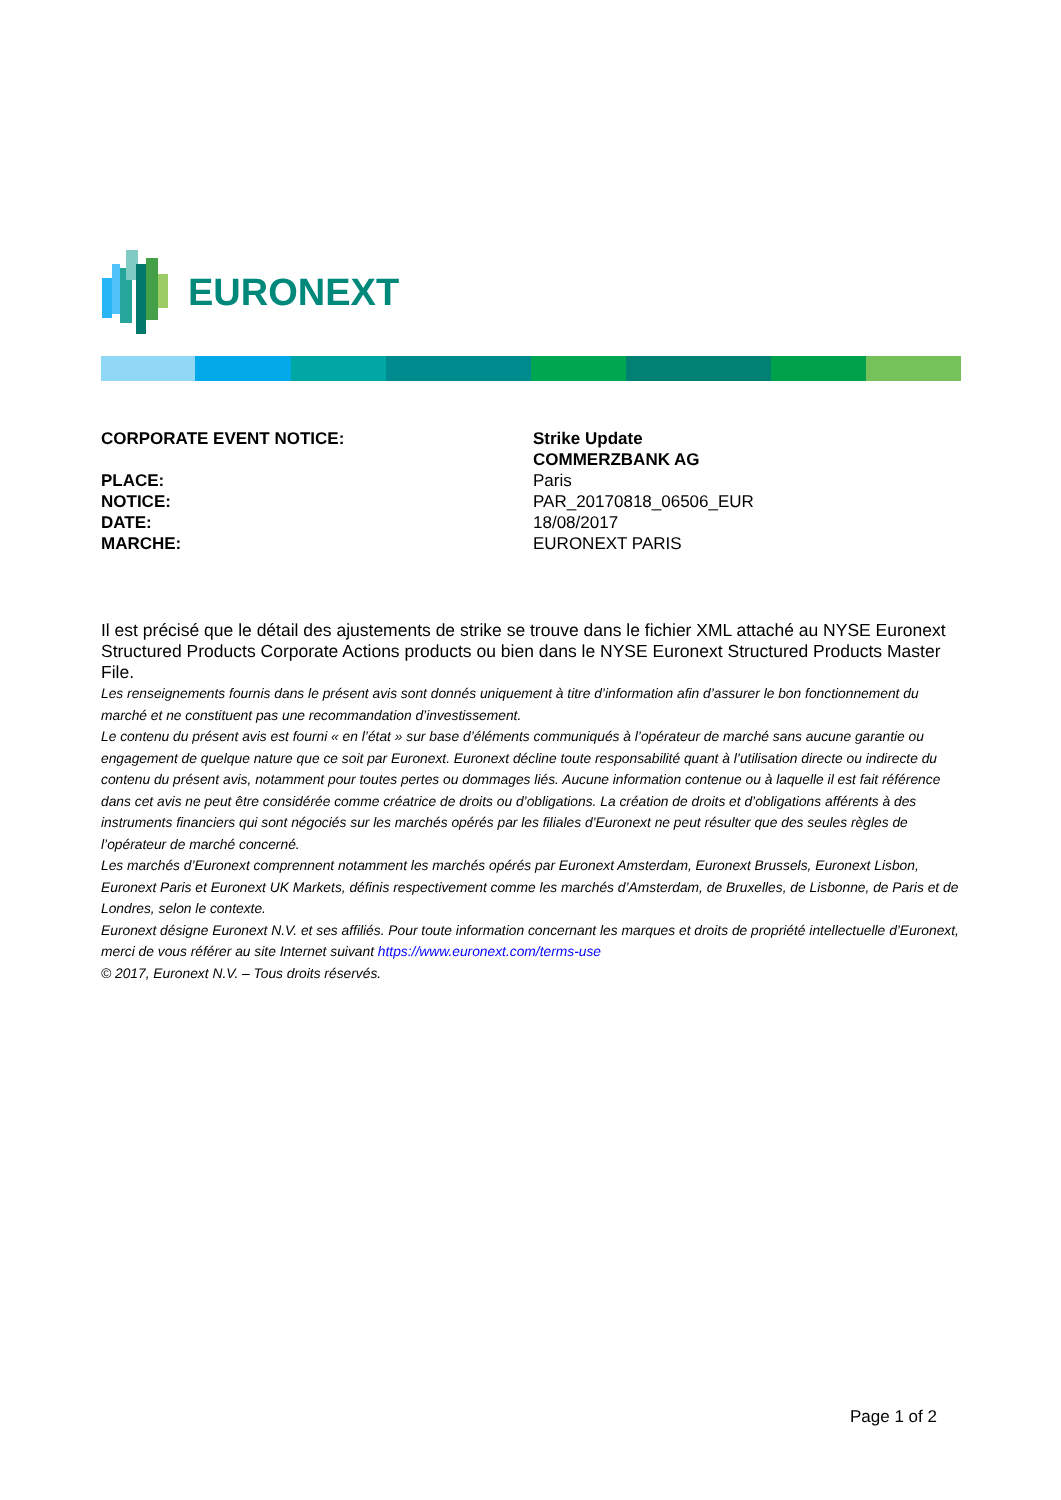EURONEXT
| CORPORATE EVENT NOTICE: | Strike Update COMMERZBANK AG |
| PLACE: | Paris |
| NOTICE: | PAR_20170818_06506_EUR |
| DATE: | 18/08/2017 |
| MARCHE: | EURONEXT PARIS |
Il est précisé que le détail des ajustements de strike se trouve dans le fichier XML attaché au NYSE Euronext Structured Products Corporate Actions products ou bien dans le NYSE Euronext Structured Products Master File.
Les renseignements fournis dans le présent avis sont donnés uniquement à titre d’information afin d’assurer le bon fonctionnement du marché et ne constituent pas une recommandation d’investissement.
Le contenu du présent avis est fourni « en l’état » sur base d’éléments communiqués à l’opérateur de marché sans aucune garantie ou engagement de quelque nature que ce soit par Euronext. Euronext décline toute responsabilité quant à l’utilisation directe ou indirecte du contenu du présent avis, notamment pour toutes pertes ou dommages liés. Aucune information contenue ou à laquelle il est fait référence dans cet avis ne peut être considérée comme créatrice de droits ou d’obligations. La création de droits et d’obligations afférents à des instruments financiers qui sont négociés sur les marchés opérés par les filiales d’Euronext ne peut résulter que des seules règles de l’opérateur de marché concerné.
Les marchés d’Euronext comprennent notamment les marchés opérés par Euronext Amsterdam, Euronext Brussels, Euronext Lisbon, Euronext Paris et Euronext UK Markets, définis respectivement comme les marchés d’Amsterdam, de Bruxelles, de Lisbonne, de Paris et de Londres, selon le contexte.
Euronext désigne Euronext N.V. et ses affiliés. Pour toute information concernant les marques et droits de propriété intellectuelle d’Euronext, merci de vous référer au site Internet suivant https://www.euronext.com/terms-use
© 2017, Euronext N.V. – Tous droits réservés.
Page 1 of 2